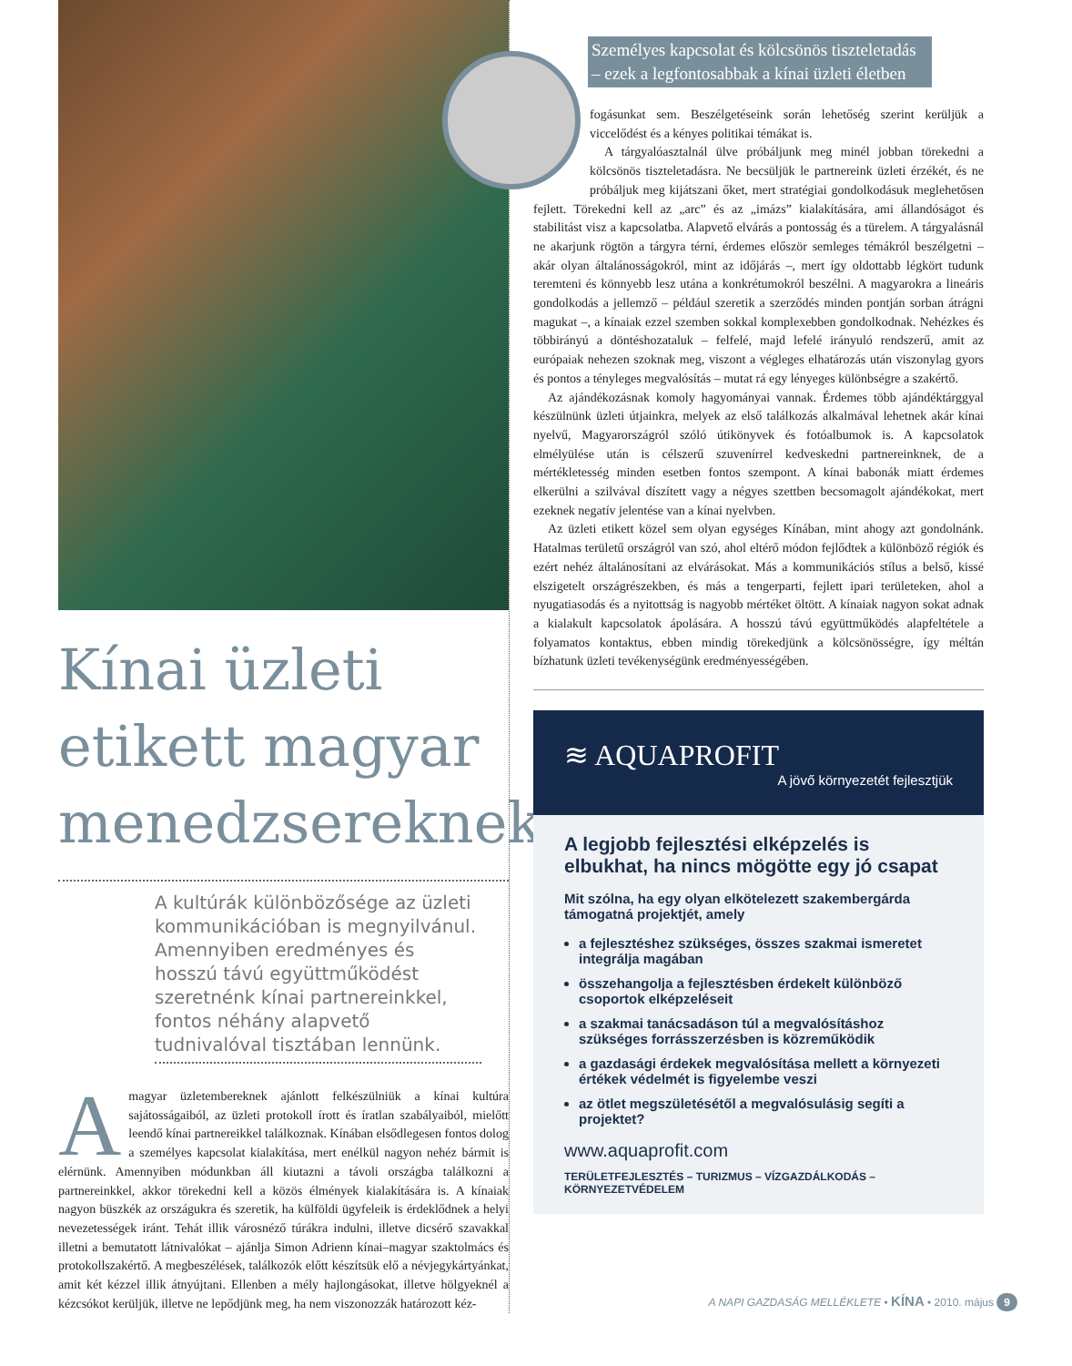Kínai üzleti etikett magyar menedzsereknek
A kultúrák különbözősége az üzleti kommunikációban is megnyilvánul. Amennyiben eredményes és hosszú távú együttműködést szeretnénk kínai partnereinkkel, fontos néhány alapvető tudnivalóval tisztában lennünk.
Amagyar üzletembereknek ajánlott felkészülniük a kínai kultúra sajátosságaiból, az üzleti protokoll írott és íratlan szabályaiból, mielőtt leendő kínai partnereikkel találkoznak. Kínában elsődlegesen fontos dolog a személyes kapcsolat kialakítása, mert enélkül nagyon nehéz bármit is elérnünk. Amennyiben módunkban áll kiutazni a távoli országba találkozni a partnereinkkel, akkor törekedni kell a közös élmények kialakítására is. A kínaiak nagyon büszkék az országukra és szeretik, ha külföldi ügyfeleik is érdeklődnek a helyi nevezetességek iránt. Tehát illik városnéző túrákra indulni, illetve dicsérő szavakkal illetni a bemutatott látnivalókat – ajánlja Simon Adrienn kínai–magyar szaktolmács és protokollszakértő. A megbeszélések, találkozók előtt készítsük elő a névjegykártyánkat, amit két kézzel illik átnyújtani. Ellenben a mély hajlongásokat, illetve hölgyeknél a kézcsókot kerüljük, illetve ne lepődjünk meg, ha nem viszonozzák határozott kéz-
Személyes kapcsolat és kölcsönös tiszteletadás – ezek a legfontosabbak a kínai üzleti életben
fogásunkat sem. Beszélgetéseink során lehetőség szerint kerüljük a viccelődést és a kényes politikai témákat is.
A tárgyalóasztalnál ülve próbáljunk meg minél jobban törekedni a kölcsönös tiszteletadásra. Ne becsüljük le partnereink üzleti érzékét, és ne próbáljuk meg kijátszani őket, mert stratégiai gondolkodásuk meglehetősen fejlett. Törekedni kell az „arc” és az „imázs” kialakítására, ami állandóságot és stabilitást visz a kapcsolatba. Alapvető elvárás a pontosság és a türelem. A tárgyalásnál ne akarjunk rögtön a tárgyra térni, érdemes először semleges témákról beszélgetni – akár olyan általánosságokról, mint az időjárás –, mert így oldottabb légkört tudunk teremteni és könnyebb lesz utána a konkrétumokról beszélni. A magyarokra a lineáris gondolkodás a jellemző – például szeretik a szerződés minden pontján sorban átrágni magukat –, a kínaiak ezzel szemben sokkal komplexebben gondolkodnak. Nehézkes és többirányú a döntéshozataluk – felfelé, majd lefelé irányuló rendszerű, amit az európaiak nehezen szoknak meg, viszont a végleges elhatározás után viszonylag gyors és pontos a tényleges megvalósítás – mutat rá egy lényeges különbségre a szakértő.
Az ajándékozásnak komoly hagyományai vannak. Érdemes több ajándéktárggyal készülnünk üzleti útjainkra, melyek az első találkozás alkalmával lehetnek akár kínai nyelvű, Magyarországról szóló útikönyvek és fotóalbumok is. A kapcsolatok elmélyülése után is célszerű szuvenírrel kedveskedni partnereinknek, de a mértékletesség minden esetben fontos szempont. A kínai babonák miatt érdemes elkerülni a szilvával díszített vagy a négyes szettben becsomagolt ajándékokat, mert ezeknek negatív jelentése van a kínai nyelvben.
Az üzleti etikett közel sem olyan egységes Kínában, mint ahogy azt gondolnánk. Hatalmas területű országról van szó, ahol eltérő módon fejlődtek a különböző régiók és ezért nehéz általánosítani az elvárásokat. Más a kommunikációs stílus a belső, kissé elszigetelt országrészekben, és más a tengerparti, fejlett ipari területeken, ahol a nyugatiasodás és a nyitottság is nagyobb mértéket öltött. A kínaiak nagyon sokat adnak a kialakult kapcsolatok ápolására. A hosszú távú együttműködés alapfeltétele a folyamatos kontaktus, ebben mindig törekedjünk a kölcsönösségre, így méltán bízhatunk üzleti tevékenységünk eredményességében.
≋ AQUAPROFIT
A jövő környezetét fejlesztjük
A legjobb fejlesztési elképzelés is elbukhat, ha nincs mögötte egy jó csapat
Mit szólna, ha egy olyan elkötelezett szakembergárda támogatná projektjét, amely
a fejlesztéshez szükséges, összes szakmai ismeretet integrálja magában
összehangolja a fejlesztésben érdekelt különböző csoportok elképzeléseit
a szakmai tanácsadáson túl a megvalósításhoz szükséges forrásszerzésben is közreműködik
a gazdasági érdekek megvalósítása mellett a környezeti értékek védelmét is figyelembe veszi
az ötlet megszületésétől a megvalósulásig segíti a projektet?
www.aquaprofit.com
TERÜLETFEJLESZTÉS – TURIZMUS – VÍZGAZDÁLKODÁS – KÖRNYEZETVÉDELEM
A NAPI GAZDASÁG MELLÉKLETE • KÍNA • 2010. május 9